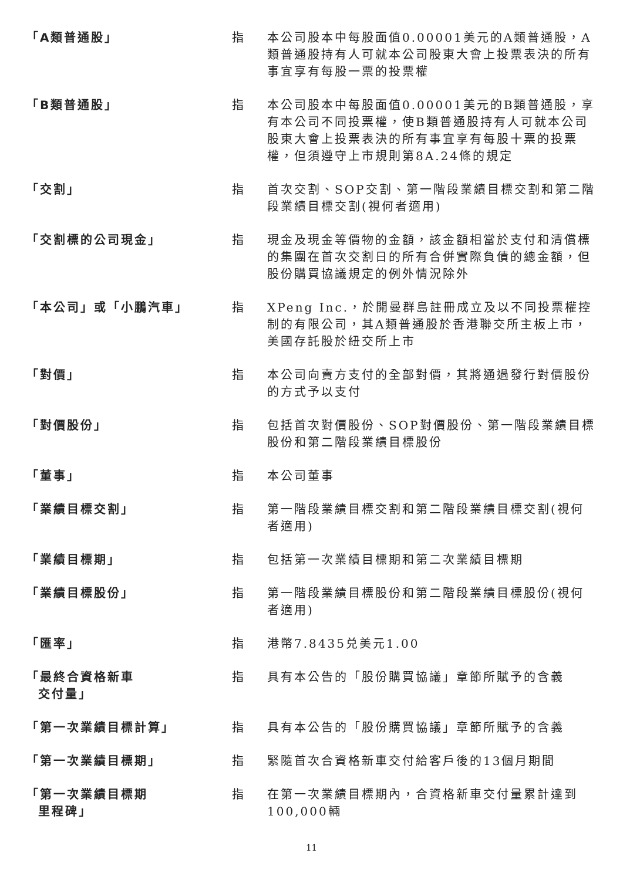| 「A類普通股」 | 指 | 本公司股本中每股面值0.00001美元的A類普通股，A類普通股持有人可就本公司股東大會上投票表決的所有事宜享有每股一票的投票權 |
| 「B類普通股」 | 指 | 本公司股本中每股面值0.00001美元的B類普通股，享有本公司不同投票權，使B類普通股持有人可就本公司股東大會上投票表決的所有事宜享有每股十票的投票權，但須遵守上市規則第8A.24條的規定 |
| 「交割」 | 指 | 首次交割、SOP交割、第一階段業績目標交割和第二階段業績目標交割(視何者適用) |
| 「交割標的公司現金」 | 指 | 現金及現金等價物的金額，該金額相當於支付和清償標的集團在首次交割日的所有合併實際負債的總金額，但股份購買協議規定的例外情況除外 |
| 「本公司」或「小鵬汽車」 | 指 | XPeng Inc.，於開曼群島註冊成立及以不同投票權控制的有限公司，其A類普通股於香港聯交所主板上市，美國存託股於紐交所上市 |
| 「對價」 | 指 | 本公司向賣方支付的全部對價，其將通過發行對價股份的方式予以支付 |
| 「對價股份」 | 指 | 包括首次對價股份、SOP對價股份、第一階段業績目標股份和第二階段業績目標股份 |
| 「董事」 | 指 | 本公司董事 |
| 「業績目標交割」 | 指 | 第一階段業績目標交割和第二階段業績目標交割(視何者適用) |
| 「業績目標期」 | 指 | 包括第一次業績目標期和第二次業績目標期 |
| 「業績目標股份」 | 指 | 第一階段業績目標股份和第二階段業績目標股份(視何者適用) |
| 「匯率」 | 指 | 港幣7.8435兑美元1.00 |
| 「最終合資格新車 交付量」 | 指 | 具有本公告的「股份購買協議」章節所賦予的含義 |
| 「第一次業績目標計算」 | 指 | 具有本公告的「股份購買協議」章節所賦予的含義 |
| 「第一次業績目標期」 | 指 | 緊隨首次合資格新車交付給客戶後的13個月期間 |
| 「第一次業績目標期 里程碑」 | 指 | 在第一次業績目標期內，合資格新車交付量累計達到100,000輛 |
11